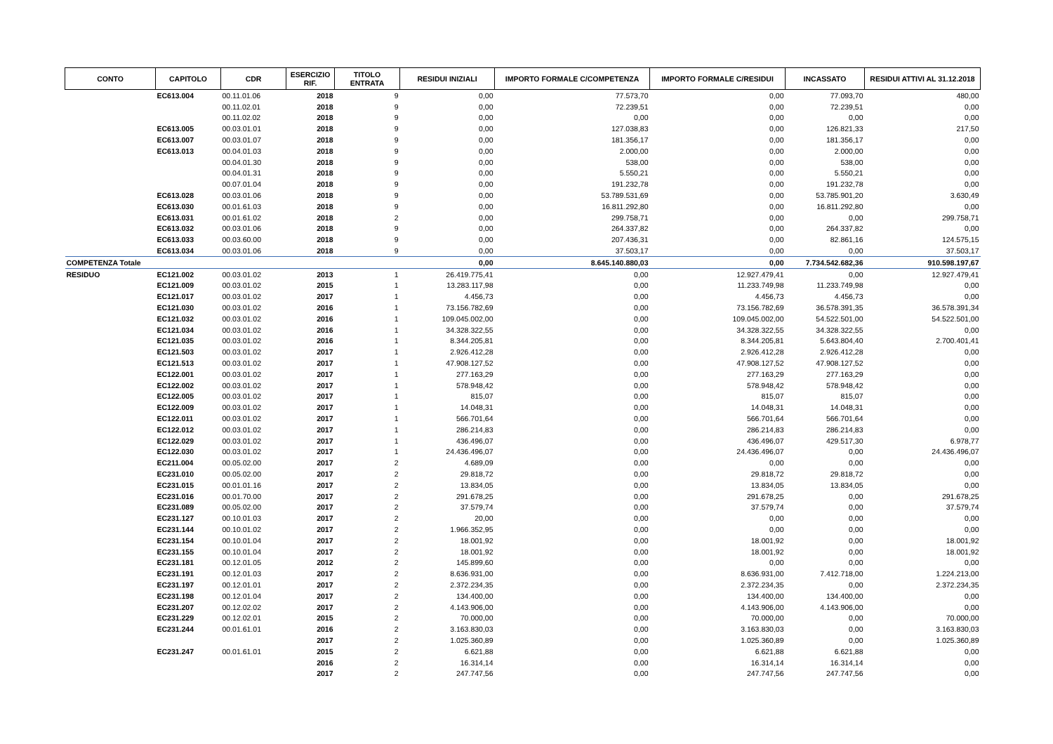| CONTO | CAPITOLO | CDR | ESERCIZIO RIF. | TITOLO ENTRATA | RESIDUI INIZIALI | IMPORTO FORMALE C/COMPETENZA | IMPORTO FORMALE C/RESIDUI | INCASSATO | RESIDUI ATTIVI AL 31.12.2018 |
| --- | --- | --- | --- | --- | --- | --- | --- | --- | --- |
| | EC613.004 | 00.11.01.06 | 2018 | 9 | 0,00 | 77.573,70 | 0,00 | 77.093,70 | 480,00 |
| | | 00.11.02.01 | 2018 | 9 | 0,00 | 72.239,51 | 0,00 | 72.239,51 | 0,00 |
| | | 00.11.02.02 | 2018 | 9 | 0,00 | 0,00 | 0,00 | 0,00 | 0,00 |
| | EC613.005 | 00.03.01.01 | 2018 | 9 | 0,00 | 127.038,83 | 0,00 | 126.821,33 | 217,50 |
| | EC613.007 | 00.03.01.07 | 2018 | 9 | 0,00 | 181.356,17 | 0,00 | 181.356,17 | 0,00 |
| | EC613.013 | 00.04.01.03 | 2018 | 9 | 0,00 | 2.000,00 | 0,00 | 2.000,00 | 0,00 |
| | | 00.04.01.30 | 2018 | 9 | 0,00 | 538,00 | 0,00 | 538,00 | 0,00 |
| | | 00.04.01.31 | 2018 | 9 | 0,00 | 5.550,21 | 0,00 | 5.550,21 | 0,00 |
| | | 00.07.01.04 | 2018 | 9 | 0,00 | 191.232,78 | 0,00 | 191.232,78 | 0,00 |
| | EC613.028 | 00.03.01.06 | 2018 | 9 | 0,00 | 53.789.531,69 | 0,00 | 53.785.901,20 | 3.630,49 |
| | EC613.030 | 00.01.61.03 | 2018 | 9 | 0,00 | 16.811.292,80 | 0,00 | 16.811.292,80 | 0,00 |
| | EC613.031 | 00.01.61.02 | 2018 | 2 | 0,00 | 299.758,71 | 0,00 | 0,00 | 299.758,71 |
| | EC613.032 | 00.03.01.06 | 2018 | 9 | 0,00 | 264.337,82 | 0,00 | 264.337,82 | 0,00 |
| | EC613.033 | 00.03.60.00 | 2018 | 9 | 0,00 | 207.436,31 | 0,00 | 82.861,16 | 124.575,15 |
| | EC613.034 | 00.03.01.06 | 2018 | 9 | 0,00 | 37.503,17 | 0,00 | 0,00 | 37.503,17 |
| COMPETENZA Totale | | | | | 0,00 | 8.645.140.880,03 | 0,00 | 7.734.542.682,36 | 910.598.197,67 |
| RESIDUO | EC121.002 | 00.03.01.02 | 2013 | 1 | 26.419.775,41 | 0,00 | 12.927.479,41 | 0,00 | 12.927.479,41 |
| | EC121.009 | 00.03.01.02 | 2015 | 1 | 13.283.117,98 | 0,00 | 11.233.749,98 | 11.233.749,98 | 0,00 |
| | EC121.017 | 00.03.01.02 | 2017 | 1 | 4.456,73 | 0,00 | 4.456,73 | 4.456,73 | 0,00 |
| | EC121.030 | 00.03.01.02 | 2016 | 1 | 73.156.782,69 | 0,00 | 73.156.782,69 | 36.578.391,35 | 36.578.391,34 |
| | EC121.032 | 00.03.01.02 | 2016 | 1 | 109.045.002,00 | 0,00 | 109.045.002,00 | 54.522.501,00 | 54.522.501,00 |
| | EC121.034 | 00.03.01.02 | 2016 | 1 | 34.328.322,55 | 0,00 | 34.328.322,55 | 34.328.322,55 | 0,00 |
| | EC121.035 | 00.03.01.02 | 2016 | 1 | 8.344.205,81 | 0,00 | 8.344.205,81 | 5.643.804,40 | 2.700.401,41 |
| | EC121.503 | 00.03.01.02 | 2017 | 1 | 2.926.412,28 | 0,00 | 2.926.412,28 | 2.926.412,28 | 0,00 |
| | EC121.513 | 00.03.01.02 | 2017 | 1 | 47.908.127,52 | 0,00 | 47.908.127,52 | 47.908.127,52 | 0,00 |
| | EC122.001 | 00.03.01.02 | 2017 | 1 | 277.163,29 | 0,00 | 277.163,29 | 277.163,29 | 0,00 |
| | EC122.002 | 00.03.01.02 | 2017 | 1 | 578.948,42 | 0,00 | 578.948,42 | 578.948,42 | 0,00 |
| | EC122.005 | 00.03.01.02 | 2017 | 1 | 815,07 | 0,00 | 815,07 | 815,07 | 0,00 |
| | EC122.009 | 00.03.01.02 | 2017 | 1 | 14.048,31 | 0,00 | 14.048,31 | 14.048,31 | 0,00 |
| | EC122.011 | 00.03.01.02 | 2017 | 1 | 566.701,64 | 0,00 | 566.701,64 | 566.701,64 | 0,00 |
| | EC122.012 | 00.03.01.02 | 2017 | 1 | 286.214,83 | 0,00 | 286.214,83 | 286.214,83 | 0,00 |
| | EC122.029 | 00.03.01.02 | 2017 | 1 | 436.496,07 | 0,00 | 436.496,07 | 429.517,30 | 6.978,77 |
| | EC122.030 | 00.03.01.02 | 2017 | 1 | 24.436.496,07 | 0,00 | 24.436.496,07 | 0,00 | 24.436.496,07 |
| | EC211.004 | 00.05.02.00 | 2017 | 2 | 4.689,09 | 0,00 | 0,00 | 0,00 | 0,00 |
| | EC231.010 | 00.05.02.00 | 2017 | 2 | 29.818,72 | 0,00 | 29.818,72 | 29.818,72 | 0,00 |
| | EC231.015 | 00.01.01.16 | 2017 | 2 | 13.834,05 | 0,00 | 13.834,05 | 13.834,05 | 0,00 |
| | EC231.016 | 00.01.70.00 | 2017 | 2 | 291.678,25 | 0,00 | 291.678,25 | 0,00 | 291.678,25 |
| | EC231.089 | 00.05.02.00 | 2017 | 2 | 37.579,74 | 0,00 | 37.579,74 | 0,00 | 37.579,74 |
| | EC231.127 | 00.10.01.03 | 2017 | 2 | 20,00 | 0,00 | 0,00 | 0,00 | 0,00 |
| | EC231.144 | 00.10.01.02 | 2017 | 2 | 1.966.352,95 | 0,00 | 0,00 | 0,00 | 0,00 |
| | EC231.154 | 00.10.01.04 | 2017 | 2 | 18.001,92 | 0,00 | 18.001,92 | 0,00 | 18.001,92 |
| | EC231.155 | 00.10.01.04 | 2017 | 2 | 18.001,92 | 0,00 | 18.001,92 | 0,00 | 18.001,92 |
| | EC231.181 | 00.12.01.05 | 2012 | 2 | 145.899,60 | 0,00 | 0,00 | 0,00 | 0,00 |
| | EC231.191 | 00.12.01.03 | 2017 | 2 | 8.636.931,00 | 0,00 | 8.636.931,00 | 7.412.718,00 | 1.224.213,00 |
| | EC231.197 | 00.12.01.01 | 2017 | 2 | 2.372.234,35 | 0,00 | 2.372.234,35 | 0,00 | 2.372.234,35 |
| | EC231.198 | 00.12.01.04 | 2017 | 2 | 134.400,00 | 0,00 | 134.400,00 | 134.400,00 | 0,00 |
| | EC231.207 | 00.12.02.02 | 2017 | 2 | 4.143.906,00 | 0,00 | 4.143.906,00 | 4.143.906,00 | 0,00 |
| | EC231.229 | 00.12.02.01 | 2015 | 2 | 70.000,00 | 0,00 | 70.000,00 | 0,00 | 70.000,00 |
| | EC231.244 | 00.01.61.01 | 2016 | 2 | 3.163.830,03 | 0,00 | 3.163.830,03 | 0,00 | 3.163.830,03 |
| | | | 2017 | 2 | 1.025.360,89 | 0,00 | 1.025.360,89 | 0,00 | 1.025.360,89 |
| | EC231.247 | 00.01.61.01 | 2015 | 2 | 6.621,88 | 0,00 | 6.621,88 | 6.621,88 | 0,00 |
| | | | 2016 | 2 | 16.314,14 | 0,00 | 16.314,14 | 16.314,14 | 0,00 |
| | | | 2017 | 2 | 247.747,56 | 0,00 | 247.747,56 | 247.747,56 | 0,00 |